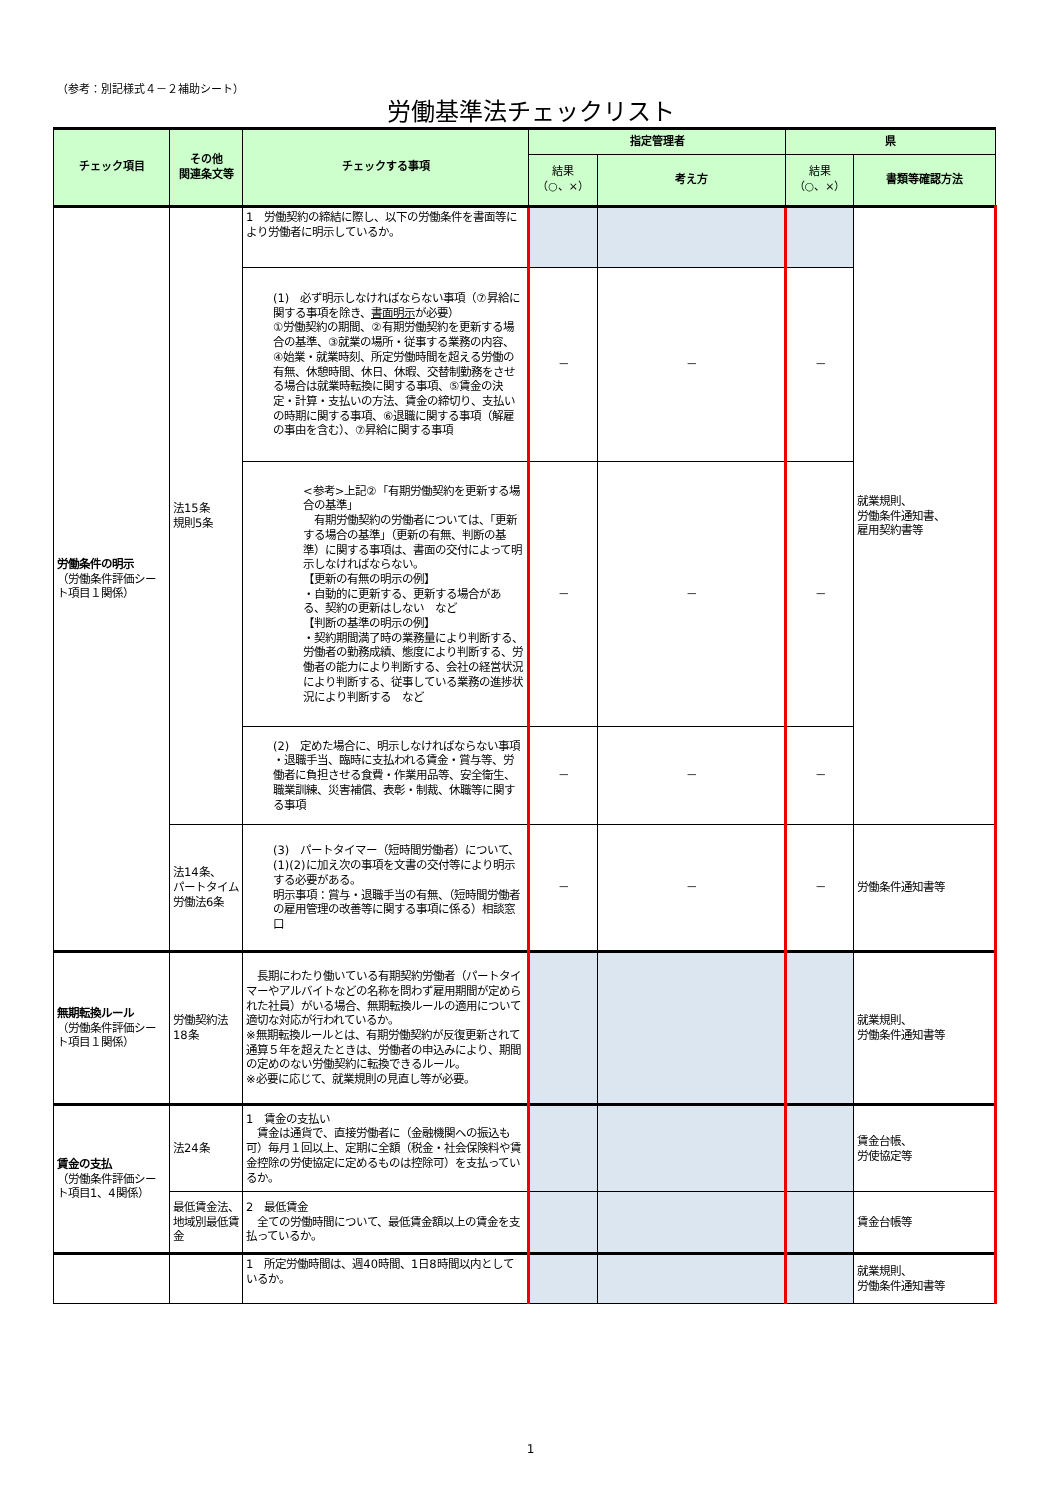（参考：別記様式４－２補助シート）
労働基準法チェックリスト
| チェック項目 | その他 関連条文等 | チェックする事項 | 指定管理者 | | 県 | |
| --- | --- | --- | --- | --- | --- | --- |
| | | | 結果 （○、×） | 考え方 | 結果 （○、×） | 書類等確認方法 |
| 労働条件の明示 （労働条件評価シート項目１関係） | 法15条 規則5条 | 1 労働契約の締結に際し、以下の労働条件を書面等により労働者に明示しているか。 | | | | 就業規則、 労働条件通知書、 雇用契約書等 |
| | | (1) 必ず明示しなければならない事項（⑦昇給に関する事項を除き、 書面明示 が必要） ①労働契約の期間、②有期労働契約を更新する場合の基準、③就業の場所・従事する業務の内容、④始業・就業時刻、所定労働時間を超える労働の有無、休憩時間、休日、休暇、交替制勤務をさせる場合は就業時転換に関する事項、⑤賃金の決定・計算・支払いの方法、賃金の締切り、支払いの時期に関する事項、⑥退職に関する事項（解雇の事由を含む）、⑦昇給に関する事項 | － | － | － | |
| | | <参考>上記②「有期労働契約を更新する場合の基準」 有期労働契約の労働者については、「更新する場合の基準」（更新の有無、判断の基準）に関する事項は、書面の交付によって明示しなければならない。 【更新の有無の明示の例】 ・自動的に更新する、更新する場合があ る、契約の更新はしない など 【判断の基準の明示の例】 ・契約期間満了時の業務量により判断する、労働者の勤務成績、態度により判断する、労働者の能力により判断する、会社の経営状況により判断する、従事している業務の進捗状況により判断する など | － | － | － | |
| | | (2) 定めた場合に、明示しなければならない事項 ・退職手当、臨時に支払われる賃金・賞与等、労働者に負担させる食費・作業用品等、安全衛生、職業訓練、災害補償、表彰・制裁、休職等に関する事項 | － | － | － | |
| | 法14条、 パートタイム労働法6条 | (3) パートタイマー（短時間労働者）について、(1)(2)に加え次の事項を文書の交付等により明示する必要がある。 明示事項：賞与・退職手当の有無、（短時間労働者の雇用管理の改善等に関する事項に係る）相談窓口 | － | － | － | 労働条件通知書等 |
| 無期転換ルール （労働条件評価シート項目１関係） | 労働契約法18条 | 長期にわたり働いている有期契約労働者（パートタイマーやアルバイトなどの名称を問わず雇用期間が定められた社員）がいる場合、無期転換ルールの適用について適切な対応が行われているか。 ※無期転換ルールとは、有期労働契約が反復更新されて通算５年を超えたときは、労働者の申込みにより、期間の定めのない労働契約に転換できるルール。 ※必要に応じて、就業規則の見直し等が必要。 | | | | 就業規則、 労働条件通知書等 |
| 賃金の支払 （労働条件評価シート項目1、4関係） | 法24条 | 1 賃金の支払い 賃金は通貨で、直接労働者に（金融機関への振込も可）毎月１回以上、定期に全額（税金・社会保険料や賃金控除の労使協定に定めるものは控除可）を支払っているか。 | | | | 賃金台帳、 労使協定等 |
| | 最低賃金法、地域別最低賃金 | 2 最低賃金 全ての労働時間について、最低賃金額以上の賃金を支払っているか。 | | | | 賃金台帳等 |
| | | 1 所定労働時間は、週40時間、1日8時間以内としているか。 | | | | 就業規則、 労働条件通知書等 |
1